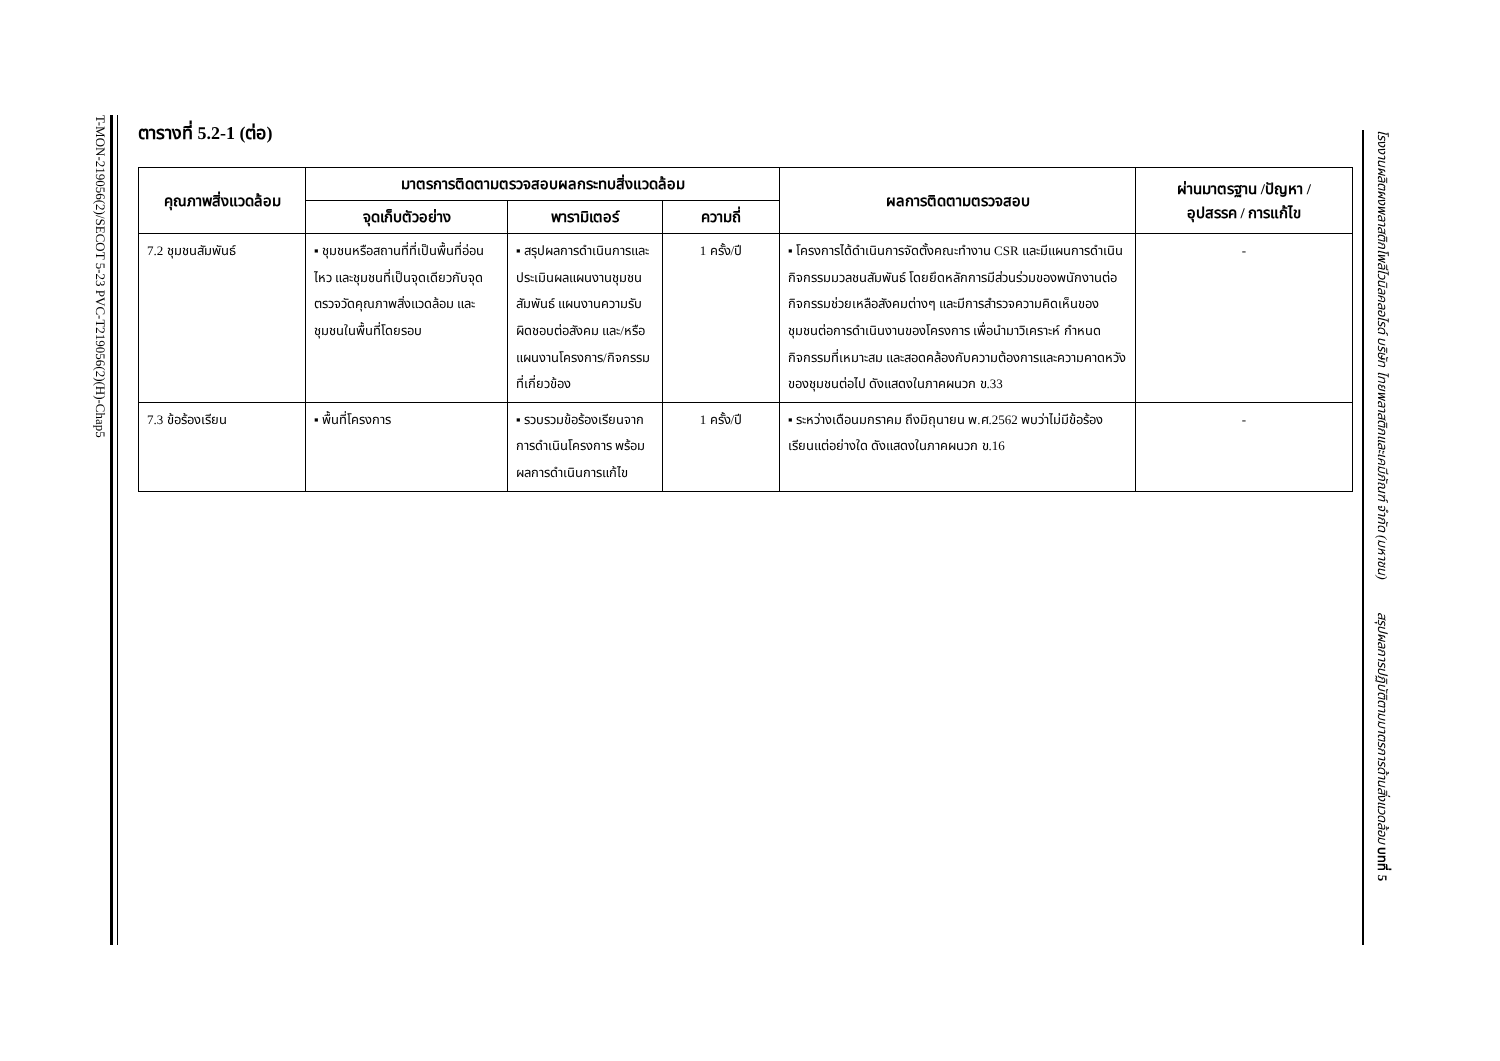T-MON-219056(2)/SECOT 5-23 PVC-T219056(2)(H)-Chap5
ตารางที่ 5.2-1 (ต่อ)
| คุณภาพสิ่งแวดล้อม | มาตรการติดตามตรวจสอบผลกระทบสิ่งแวดล้อม | | | ผลการติดตามตรวจสอบ | ผ่านมาตรฐาน /ปัญหา / อุปสรรค / การแก้ไข |
| --- | --- | --- | --- | --- | --- |
| | จุดเก็บตัวอย่าง | พารามิเตอร์ | ความถี่ | | |
| 7.2 ชุมชนสัมพันธ์ | ▪ ชุมชนหรือสถานที่ที่เป็นพื้นที่อ่อนไหว และชุมชนที่เป็นจุดเดียวกับจุดตรวจวัดคุณภาพสิ่งแวดล้อม และชุมชนในพื้นที่โดยรอบ | ▪ สรุปผลการดำเนินการและประเมินผลแผนงานชุมชนสัมพันธ์ แผนงานความรับผิดชอบต่อสังคม และ/หรือแผนงานโครงการ/กิจกรรมที่เกี่ยวข้อง | 1 ครั้ง/ปี | ▪ โครงการได้ดำเนินการจัดตั้งคณะทำงาน CSR และมีแผนการดำเนินกิจกรรมมวลชนสัมพันธ์ โดยยึดหลักการมีส่วนร่วมของพนักงานต่อกิจกรรมช่วยเหลือสังคมต่างๆ และมีการสำรวจความคิดเห็นของชุมชนต่อการดำเนินงานของโครงการ เพื่อนำมาวิเคราะห์ กำหนดกิจกรรมที่เหมาะสม และสอดคล้องกับความต้องการและความคาดหวังของชุมชนต่อไป ดังแสดงในภาคผนวก ข.33 | - |
| 7.3 ข้อร้องเรียน | ▪ พื้นที่โครงการ | ▪ รวบรวมข้อร้องเรียนจากการดำเนินโครงการ พร้อมผลการดำเนินการแก้ไข | 1 ครั้ง/ปี | ▪ ระหว่างเดือนมกราคม ถึงมิถุนายน พ.ศ.2562 พบว่าไม่มีข้อร้องเรียนแต่อย่างใด ดังแสดงในภาคผนวก ข.16 | - |
โรงงานผลิตผงพลาสติกโพลีไวนิลคลอไรด์ บริษัท ไทยพลาสติกและเคมีภัณฑ์ จำกัด (มหาชน) สรุปผลการปฏิบัติตามมาตรการด้านสิ่งแวดล้อม บทที่ 5